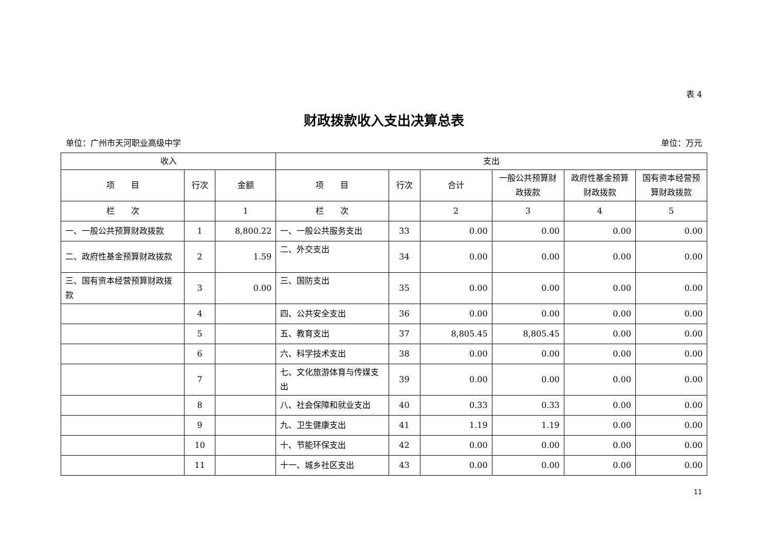表 4
财政拨款收入支出决算总表
单位：广州市天河职业高级中学 单位：万元
| 收入 | | | 支出 | | | | | |
| --- | --- | --- | --- | --- | --- | --- | --- | --- |
| 项 目 | 行次 | 金额 | 项 目 | 行次 | 合计 | 一般公共预算财政拨款 | 政府性基金预算财政拨款 | 国有资本经营预算财政拨款 |
| 栏 次 | | 1 | 栏 次 | | 2 | 3 | 4 | 5 |
| 一、一般公共预算财政拨款 | 1 | 8,800.22 | 一、一般公共服务支出 | 33 | 0.00 | 0.00 | 0.00 | 0.00 |
| 二、政府性基金预算财政拨款 | 2 | 1.59 | 二、外交支出 | 34 | 0.00 | 0.00 | 0.00 | 0.00 |
| 三、国有资本经营预算财政拨款 | 3 | 0.00 | 三、国防支出 | 35 | 0.00 | 0.00 | 0.00 | 0.00 |
| | 4 | | 四、公共安全支出 | 36 | 0.00 | 0.00 | 0.00 | 0.00 |
| | 5 | | 五、教育支出 | 37 | 8,805.45 | 8,805.45 | 0.00 | 0.00 |
| | 6 | | 六、科学技术支出 | 38 | 0.00 | 0.00 | 0.00 | 0.00 |
| | 7 | | 七、文化旅游体育与传媒支出 | 39 | 0.00 | 0.00 | 0.00 | 0.00 |
| | 8 | | 八、社会保障和就业支出 | 40 | 0.33 | 0.33 | 0.00 | 0.00 |
| | 9 | | 九、卫生健康支出 | 41 | 1.19 | 1.19 | 0.00 | 0.00 |
| | 10 | | 十、节能环保支出 | 42 | 0.00 | 0.00 | 0.00 | 0.00 |
| | 11 | | 十一、城乡社区支出 | 43 | 0.00 | 0.00 | 0.00 | 0.00 |
11